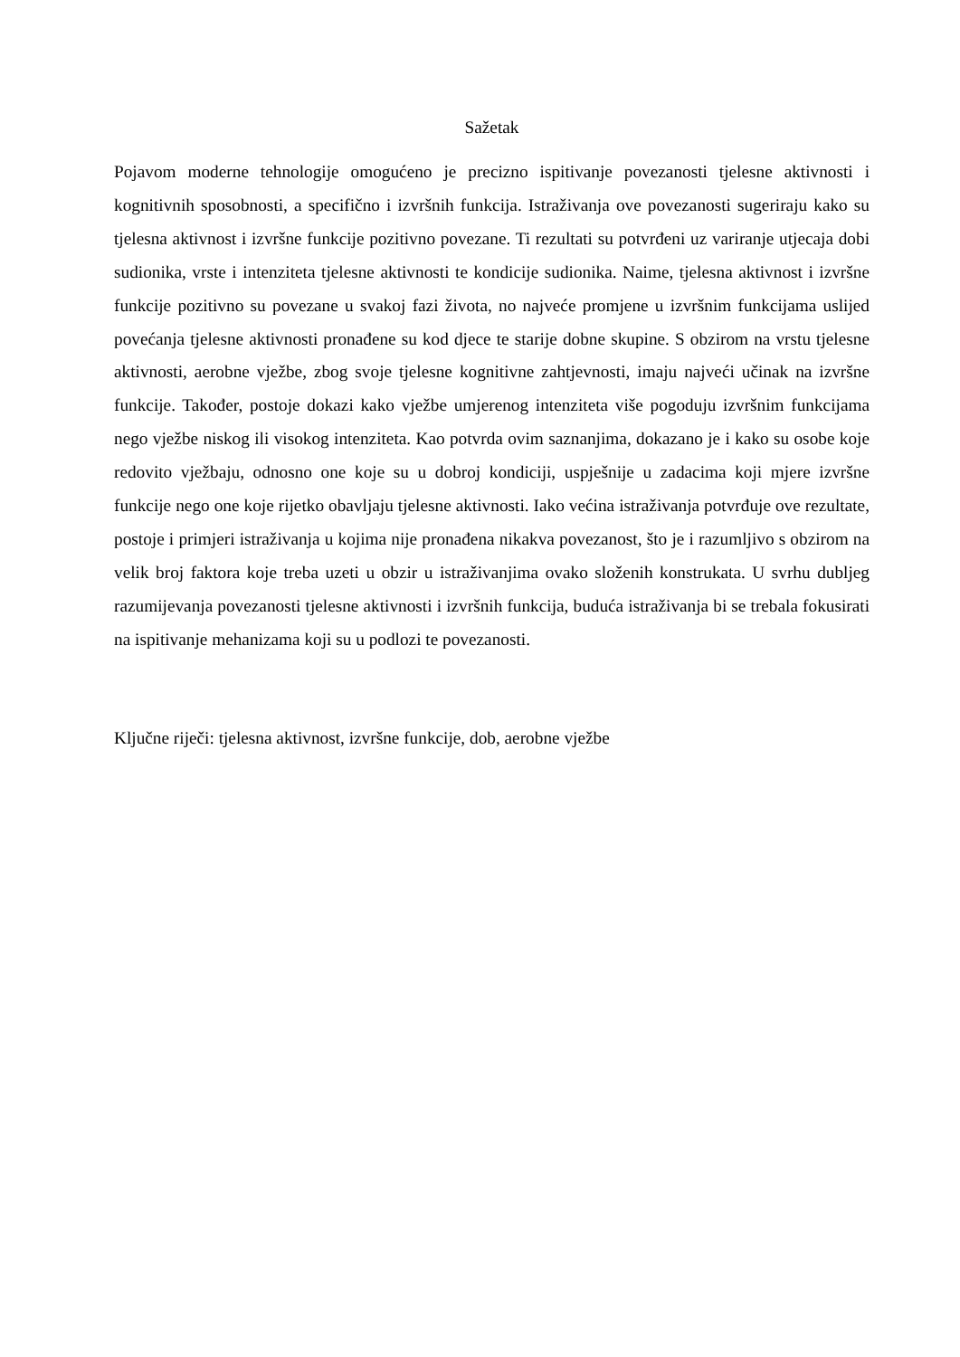Sažetak
Pojavom moderne tehnologije omogućeno je precizno ispitivanje povezanosti tjelesne aktivnosti i kognitivnih sposobnosti, a specifično i izvršnih funkcija. Istraživanja ove povezanosti sugeriraju kako su tjelesna aktivnost i izvršne funkcije pozitivno povezane. Ti rezultati su potvrđeni uz variranje utjecaja dobi sudionika, vrste i intenziteta tjelesne aktivnosti te kondicije sudionika. Naime, tjelesna aktivnost i izvršne funkcije pozitivno su povezane u svakoj fazi života, no najveće promjene u izvršnim funkcijama uslijed povećanja tjelesne aktivnosti pronađene su kod djece te starije dobne skupine. S obzirom na vrstu tjelesne aktivnosti, aerobne vježbe, zbog svoje tjelesne kognitivne zahtjevnosti, imaju najveći učinak na izvršne funkcije. Također, postoje dokazi kako vježbe umjerenog intenziteta više pogoduju izvršnim funkcijama nego vježbe niskog ili visokog intenziteta. Kao potvrda ovim saznanjima, dokazano je i kako su osobe koje redovito vježbaju, odnosno one koje su u dobroj kondiciji, uspješnije u zadacima koji mjere izvršne funkcije nego one koje rijetko obavljaju tjelesne aktivnosti. Iako većina istraživanja potvrđuje ove rezultate, postoje i primjeri istraživanja u kojima nije pronađena nikakva povezanost, što je i razumljivo s obzirom na velik broj faktora koje treba uzeti u obzir u istraživanjima ovako složenih konstrukata. U svrhu dubljeg razumijevanja povezanosti tjelesne aktivnosti i izvršnih funkcija, buduća istraživanja bi se trebala fokusirati na ispitivanje mehanizama koji su u podlozi te povezanosti.
Ključne riječi: tjelesna aktivnost, izvršne funkcije, dob, aerobne vježbe